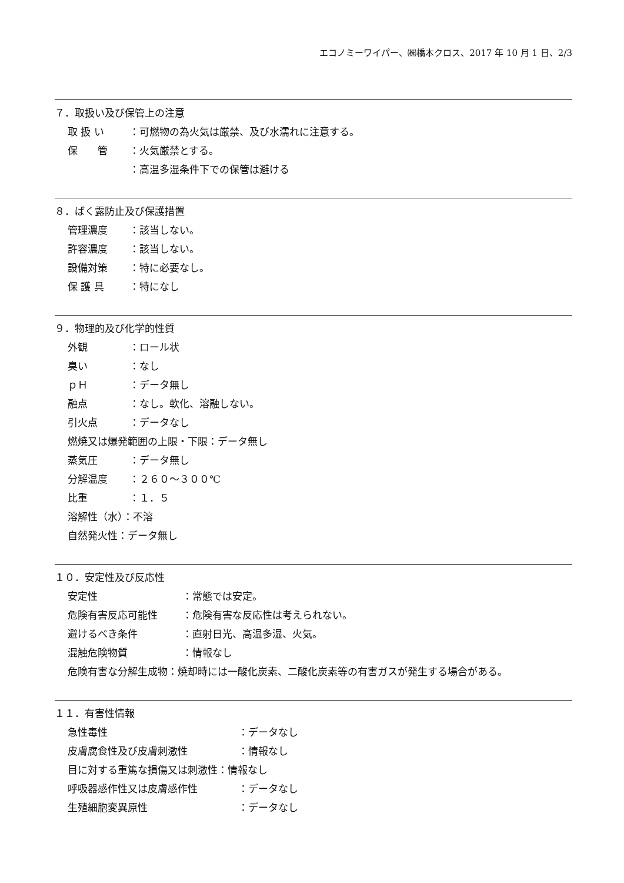エコノミーワイパー、㈱橋本クロス、2017 年 10 月 1 日、2/3
７．取扱い及び保管上の注意
取 扱 い ：可燃物の為火気は厳禁、及び水濡れに注意する。
保　　管 ：火気厳禁とする。
：高温多湿条件下での保管は避ける
８．ばく露防止及び保護措置
管理濃度 ：該当しない。
許容濃度 ：該当しない。
設備対策 ：特に必要なし。
保 護 具 ：特になし
９．物理的及び化学的性質
外観 ：ロール状
臭い ：なし
ｐＨ ：データ無し
融点 ：なし。軟化、溶融しない。
引火点 ：データなし
燃焼又は爆発範囲の上限・下限：データ無し
蒸気圧 ：データ無し
分解温度 ：２６０～３００℃
比重 ：１．５
溶解性（水）：不溶
自然発火性：データ無し
１０．安定性及び反応性
安定性 ：常態では安定。
危険有害反応可能性 ：危険有害な反応性は考えられない。
避けるべき条件 ：直射日光、高温多湿、火気。
混触危険物質 ：情報なし
危険有害な分解生成物：焼却時には一酸化炭素、二酸化炭素等の有害ガスが発生する場合がある。
１１．有害性情報
急性毒性 ：データなし
皮膚腐食性及び皮膚刺激性 ：情報なし
目に対する重篤な損傷又は刺激性：情報なし
呼吸器感作性又は皮膚感作性 ：データなし
生殖細胞変異原性 ：データなし